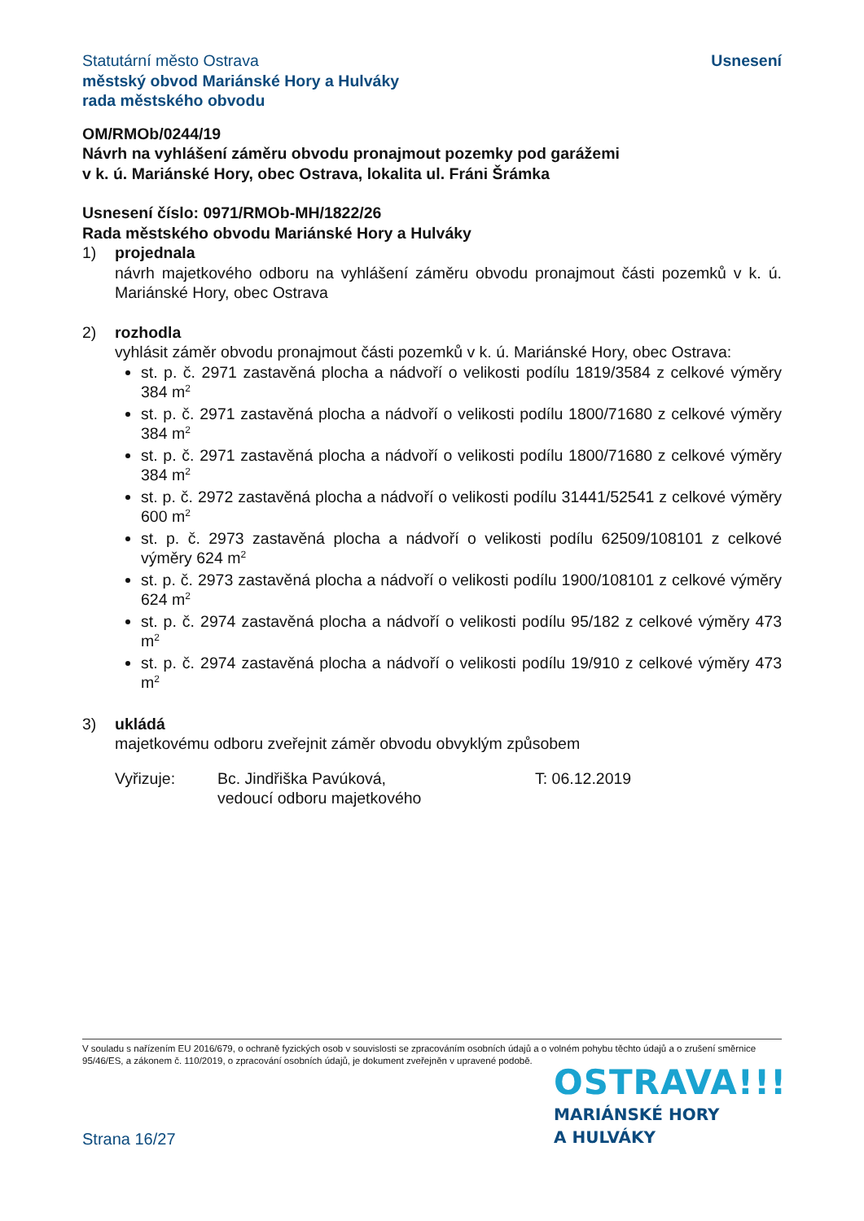Statutární město Ostrava
městský obvod Mariánské Hory a Hulváky
rada městského obvodu
Usnesení
OM/RMOb/0244/19
Návrh na vyhlášení záměru obvodu pronajmout pozemky pod garážemi
v k. ú. Mariánské Hory, obec Ostrava, lokalita ul. Fráni Šrámka
Usnesení číslo: 0971/RMOb-MH/1822/26
Rada městského obvodu Mariánské Hory a Hulváky
1) projednala
návrh majetkového odboru na vyhlášení záměru obvodu pronajmout části pozemků v k. ú. Mariánské Hory, obec Ostrava
2) rozhodla
vyhlásit záměr obvodu pronajmout části pozemků v k. ú. Mariánské Hory, obec Ostrava:
st. p. č. 2971 zastavěná plocha a nádvoří o velikosti podílu 1819/3584 z celkové výměry 384 m<sup>2</sup>
st. p. č. 2971 zastavěná plocha a nádvoří o velikosti podílu 1800/71680 z celkové výměry 384 m<sup>2</sup>
st. p. č. 2971 zastavěná plocha a nádvoří o velikosti podílu 1800/71680 z celkové výměry 384 m<sup>2</sup>
st. p. č. 2972 zastavěná plocha a nádvoří o velikosti podílu 31441/52541 z celkové výměry 600 m<sup>2</sup>
st. p. č. 2973 zastavěná plocha a nádvoří o velikosti podílu 62509/108101 z celkové výměry 624 m<sup>2</sup>
st. p. č. 2973 zastavěná plocha a nádvoří o velikosti podílu 1900/108101 z celkové výměry 624 m<sup>2</sup>
st. p. č. 2974 zastavěná plocha a nádvoří o velikosti podílu 95/182 z celkové výměry 473 m<sup>2</sup>
st. p. č. 2974 zastavěná plocha a nádvoří o velikosti podílu 19/910 z celkové výměry 473 m<sup>2</sup>
3) ukládá
majetkovému odboru zveřejnit záměr obvodu obvyklým způsobem
Vyřizuje: Bc. Jindřiška Pavúková,
vedoucí odboru majetkového
T: 06.12.2019
V souladu s nařízením EU 2016/679, o ochraně fyzických osob v souvislosti se zpracováním osobních údajů a o volném pohybu těchto údajů a o zrušení směrnice 95/46/ES, a zákonem č. 110/2019, o zpracování osobních údajů, je dokument zveřejněn v upravené podobě.
OSTRAVA!!!
MARIÁNSKÉ HORY
A HULVÁKY
Strana 16/27